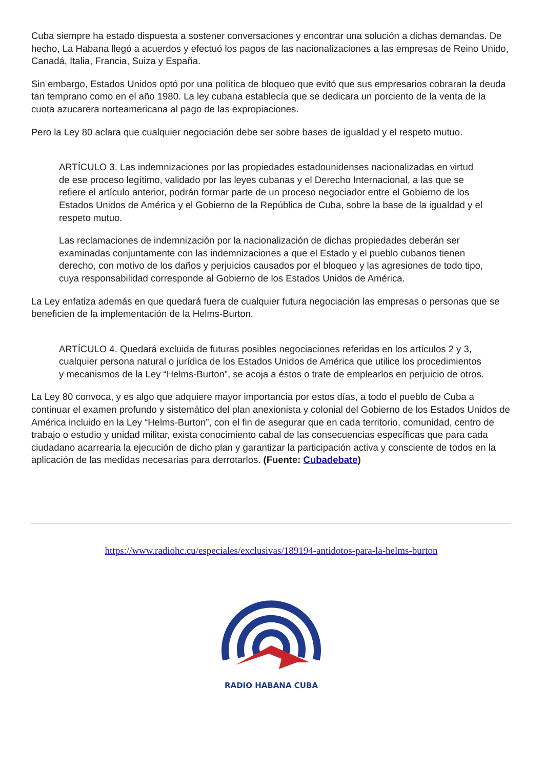Cuba siempre ha estado dispuesta a sostener conversaciones y encontrar una solución a dichas demandas. De hecho, La Habana llegó a acuerdos y efectuó los pagos de las nacionalizaciones a las empresas de Reino Unido, Canadá, Italia, Francia, Suiza y España.
Sin embargo, Estados Unidos optó por una política de bloqueo que evitó que sus empresarios cobraran la deuda tan temprano como en el año 1980. La ley cubana establecía que se dedicara un porciento de la venta de la cuota azucarera norteamericana al pago de las expropiaciones.
Pero la Ley 80 aclara que cualquier negociación debe ser sobre bases de igualdad y el respeto mutuo.
ARTÍCULO 3. Las indemnizaciones por las propiedades estadounidenses nacionalizadas en virtud de ese proceso legítimo, validado por las leyes cubanas y el Derecho Internacional, a las que se refiere el artículo anterior, podrán formar parte de un proceso negociador entre el Gobierno de los Estados Unidos de América y el Gobierno de la República de Cuba, sobre la base de la igualdad y el respeto mutuo.
Las reclamaciones de indemnización por la nacionalización de dichas propiedades deberán ser examinadas conjuntamente con las indemnizaciones a que el Estado y el pueblo cubanos tienen derecho, con motivo de los daños y perjuicios causados por el bloqueo y las agresiones de todo tipo, cuya responsabilidad corresponde al Gobierno de los Estados Unidos de América.
La Ley enfatiza además en que quedará fuera de cualquier futura negociación las empresas o personas que se beneficien de la implementación de la Helms-Burton.
ARTÍCULO 4. Quedará excluida de futuras posibles negociaciones referidas en los artículos 2 y 3, cualquier persona natural o jurídica de los Estados Unidos de América que utilice los procedimientos y mecanismos de la Ley “Helms-Burton”, se acoja a éstos o trate de emplearlos en perjuicio de otros.
La Ley 80 convoca, y es algo que adquiere mayor importancia por estos días, a todo el pueblo de Cuba a continuar el examen profundo y sistemático del plan anexionista y colonial del Gobierno de los Estados Unidos de América incluido en la Ley “Helms-Burton”, con el fin de asegurar que en cada territorio, comunidad, centro de trabajo o estudio y unidad militar, exista conocimiento cabal de las consecuencias específicas que para cada ciudadano acarrearía la ejecución de dicho plan y garantizar la participación activa y consciente de todos en la aplicación de las medidas necesarias para derrotarlos. (Fuente: Cubadebate)
https://www.radiohc.cu/especiales/exclusivas/189194-antidotos-para-la-helms-burton
RADIO HABANA CUBA